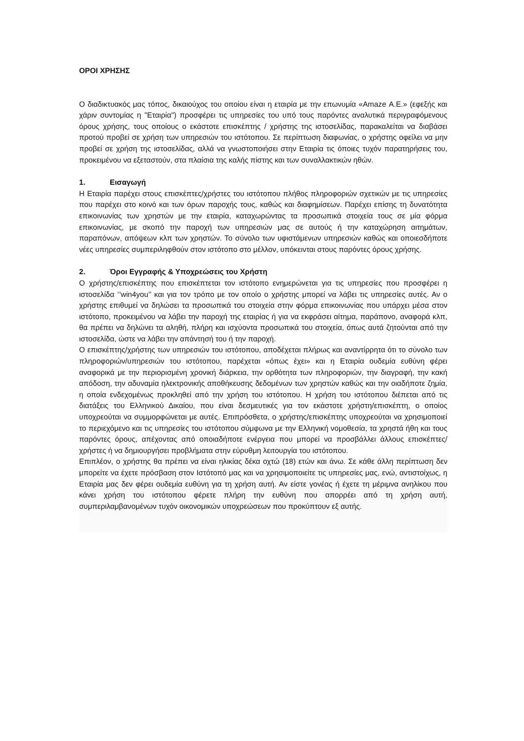ΟΡΟΙ ΧΡΗΣΗΣ
Ο διαδικτυακός μας τόπος, δικαιούχος του οποίου είναι η εταιρία με την επωνυμία «Amaze Α.Ε.» (εφεξής και χάριν συντομίας η "Εταιρία") προσφέρει τις υπηρεσίες του υπό τους παρόντες αναλυτικά περιγραφόμενους όρους χρήσης, τους οποίους ο εκάστοτε επισκέπτης / χρήστης της ιστοσελίδας, παρακαλείται να διαβάσει προτού προβεί σε χρήση των υπηρεσιών του ιστότοπου. Σε περίπτωση διαφωνίας, ο χρήστης οφείλει να μην προβεί σε χρήση της ιστοσελίδας, αλλά να γνωστοποιήσει στην Εταιρία τις όποιες τυχόν παρατηρήσεις του, προκειμένου να εξεταστούν, στα πλαίσια της καλής πίστης και των συναλλακτικών ηθών.
1. Εισαγωγή
Η Εταιρία παρέχει στους επισκέπτες/χρήστες του ιστότοπου πλήθος πληροφοριών σχετικών με τις υπηρεσίες που παρέχει στο κοινό και των όρων παροχής τους, καθώς και διαφημίσεων. Παρέχει επίσης τη δυνατότητα επικοινωνίας των χρηστών με την εταιρία, καταχωρώντας τα προσωπικά στοιχεία τους σε μία φόρμα επικοινωνίας, με σκοπό την παροχή των υπηρεσιών μας σε αυτούς ή την καταχώρηση αιτημάτων, παραπόνων, απόψεων κλπ των χρηστών. Το σύνολο των υφιστάμενων υπηρεσιών καθώς και οποιεσδήποτε νέες υπηρεσίες συμπεριληφθούν στον ιστότοπο στο μέλλον, υπόκεινται στους παρόντες όρους χρήσης.
2. Όροι Εγγραφής & Υποχρεώσεις του Χρήστη
Ο χρήστης/επισκέπτης που επισκέπτεται τον ιστότοπο ενημερώνεται για τις υπηρεσίες που προσφέρει η ιστοσελίδα ‘’win4you’’ και για τον τρόπο με τον οποίο ο χρήστης μπορεί να λάβει τις υπηρεσίες αυτές. Αν ο χρήστης επιθυμεί να δηλώσει τα προσωπικά του στοιχεία στην φόρμα επικοινωνίας που υπάρχει μέσα στον ιστότοπο, προκειμένου να λάβει την παροχή της εταιρίας ή για να εκφράσει αίτημα, παράπονο, αναφορά κλπ, θα πρέπει να δηλώνει τα αληθή, πλήρη και ισχύοντα προσωπικά του στοιχεία, όπως αυτά ζητούνται από την ιστοσελίδα, ώστε να λάβει την απάντησή του ή την παροχή.
Ο επισκέπτης/χρήστης των υπηρεσιών του ιστότοπου, αποδέχεται πλήρως και αναντίρρητα ότι το σύνολο των πληροφοριών/υπηρεσιών του ιστότοπου, παρέχεται «όπως έχει» και η Εταιρία ουδεμία ευθύνη φέρει αναφορικά με την περιορισμένη χρονική διάρκεια, την ορθότητα των πληροφοριών, την διαγραφή, την κακή απόδοση, την αδυναμία ηλεκτρονικής αποθήκευσης δεδομένων των χρηστών καθώς και την οιαδήποτε ζημία, η οποία ενδεχομένως προκληθεί από την χρήση του ιστότοπου. Η χρήση του ιστότοπου διέπεται από τις διατάξεις του Ελληνικού Δικαίου, που είναι δεσμευτικές για τον εκάστοτε χρήστη/επισκέπτη, ο οποίος υποχρεούται να συμμορφώνεται με αυτές. Επιπρόσθετα, ο χρήστης/επισκέπτης υποχρεούται να χρησιμοποιεί το περιεχόμενο και τις υπηρεσίες του ιστότοπου σύμφωνα με την Ελληνική νομοθεσία, τα χρηστά ήθη και τους παρόντες όρους, απέχοντας από οποιαδήποτε ενέργεια που μπορεί να προσβάλλει άλλους επισκέπτες/χρήστες ή να δημιουργήσει προβλήματα στην εύρυθμη λειτουργία του ιστότοπου.
Επιπλέον, ο χρήστης θα πρέπει να είναι ηλικίας δέκα οχτώ (18) ετών και άνω. Σε κάθε άλλη περίπτωση δεν μπορείτε να έχετε πρόσβαση στον Ιστότοπό μας και να χρησιμοποιείτε τις υπηρεσίες μας, ενώ, αντιστοίχως, η Εταιρία μας δεν φέρει ουδεμία ευθύνη για τη χρήση αυτή. Αν είστε γονέας ή έχετε τη μέριμνα ανηλίκου που κάνει χρήση του ιστότοπου φέρετε πλήρη την ευθύνη που απορρέει από τη χρήση αυτή, συμπεριλαμβανομένων τυχόν οικονομικών υποχρεώσεων που προκύπτουν εξ αυτής.